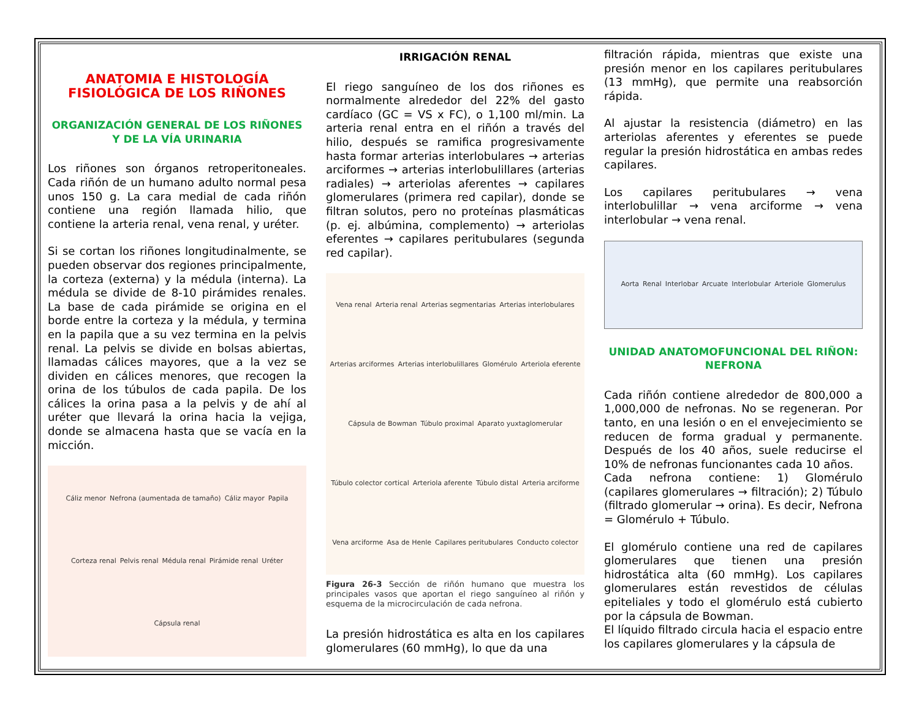ANATOMIA E HISTOLOGÍA FISIOLÓGICA DE LOS RIÑONES
ORGANIZACIÓN GENERAL DE LOS RIÑONES Y DE LA VÍA URINARIA
Los riñones son órganos retroperitoneales. Cada riñón de un humano adulto normal pesa unos 150 g. La cara medial de cada riñón contiene una región llamada hilio, que contiene la arteria renal, vena renal, y uréter.
Si se cortan los riñones longitudinalmente, se pueden observar dos regiones principalmente, la corteza (externa) y la médula (interna). La médula se divide de 8-10 pirámides renales. La base de cada pirámide se origina en el borde entre la corteza y la médula, y termina en la papila que a su vez termina en la pelvis renal. La pelvis se divide en bolsas abiertas, llamadas cálices mayores, que a la vez se dividen en cálices menores, que recogen la orina de los túbulos de cada papila. De los cálices la orina pasa a la pelvis y de ahí al uréter que llevará la orina hacia la vejiga, donde se almacena hasta que se vacía en la micción.
Cáliz menor Nefrona (aumentada de tamaño) Cáliz mayor Papila Corteza renal Pelvis renal Médula renal Pirámide renal Uréter Cápsula renal
IRRIGACIÓN RENAL
El riego sanguíneo de los dos riñones es normalmente alrededor del 22% del gasto cardíaco (GC = VS x FC), o 1,100 ml/min. La arteria renal entra en el riñón a través del hilio, después se ramifica progresivamente hasta formar arterias interlobulares → arterias arciformes → arterias interlobulillares (arterias radiales) → arteriolas aferentes → capilares glomerulares (primera red capilar), donde se filtran solutos, pero no proteínas plasmáticas (p. ej. albúmina, complemento) → arteriolas eferentes → capilares peritubulares (segunda red capilar).
Vena renal Arteria renal Arterias segmentarias Arterias interlobulares Arterias arciformes Arterias interlobulillares Glomérulo Arteriola eferente Cápsula de Bowman Túbulo proximal Aparato yuxtaglomerular Túbulo colector cortical Arteriola aferente Túbulo distal Arteria arciforme Vena arciforme Asa de Henle Capilares peritubulares Conducto colector
Figura 26-3 Sección de riñón humano que muestra los principales vasos que aportan el riego sanguíneo al riñón y esquema de la microcirculación de cada nefrona.
La presión hidrostática es alta en los capilares glomerulares (60 mmHg), lo que da una
filtración rápida, mientras que existe una presión menor en los capilares peritubulares (13 mmHg), que permite una reabsorción rápida.
Al ajustar la resistencia (diámetro) en las arteriolas aferentes y eferentes se puede regular la presión hidrostática en ambas redes capilares.
Los capilares peritubulares → vena interlobulillar → vena arciforme → vena interlobular → vena renal.
Aorta Renal Interlobar Arcuate Interlobular Arteriole Glomerulus
UNIDAD ANATOMOFUNCIONAL DEL RIÑON: NEFRONA
Cada riñón contiene alrededor de 800,000 a 1,000,000 de nefronas. No se regeneran. Por tanto, en una lesión o en el envejecimiento se reducen de forma gradual y permanente. Después de los 40 años, suele reducirse el 10% de nefronas funcionantes cada 10 años.
Cada nefrona contiene: 1) Glomérulo (capilares glomerulares → filtración); 2) Túbulo (filtrado glomerular → orina). Es decir, Nefrona = Glomérulo + Túbulo.
El glomérulo contiene una red de capilares glomerulares que tienen una presión hidrostática alta (60 mmHg). Los capilares glomerulares están revestidos de células epiteliales y todo el glomérulo está cubierto por la cápsula de Bowman.
El líquido filtrado circula hacia el espacio entre los capilares glomerulares y la cápsula de